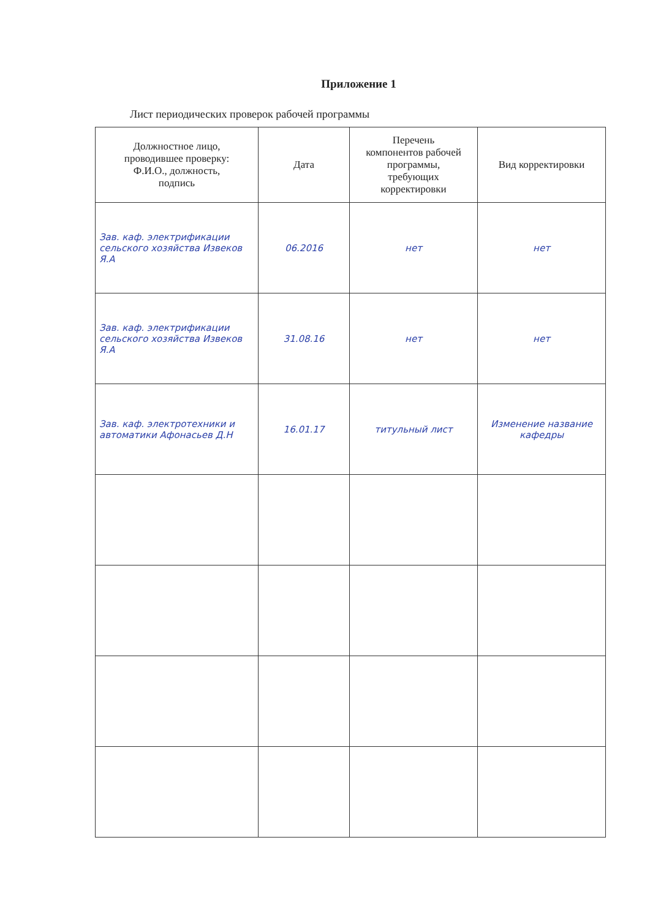Приложение 1
Лист периодических проверок рабочей программы
| Должностное лицо, проводившее проверку: Ф.И.О., должность, подпись | Дата | Перечень компонентов рабочей программы, требующих корректировки | Вид корректировки |
| --- | --- | --- | --- |
| Зав. каф. электрификации сельского хозяйства Извеков Я.А | 06.2016 | нет | нет |
| Зав. каф. электрификации сельского хозяйства Извеков Я.А | 31.08.16 | нет | нет |
| Зав. каф. электротехники и автоматики Афонасьев Д.Н | 16.01.17 | титульный лист | Изменение название кафедры |